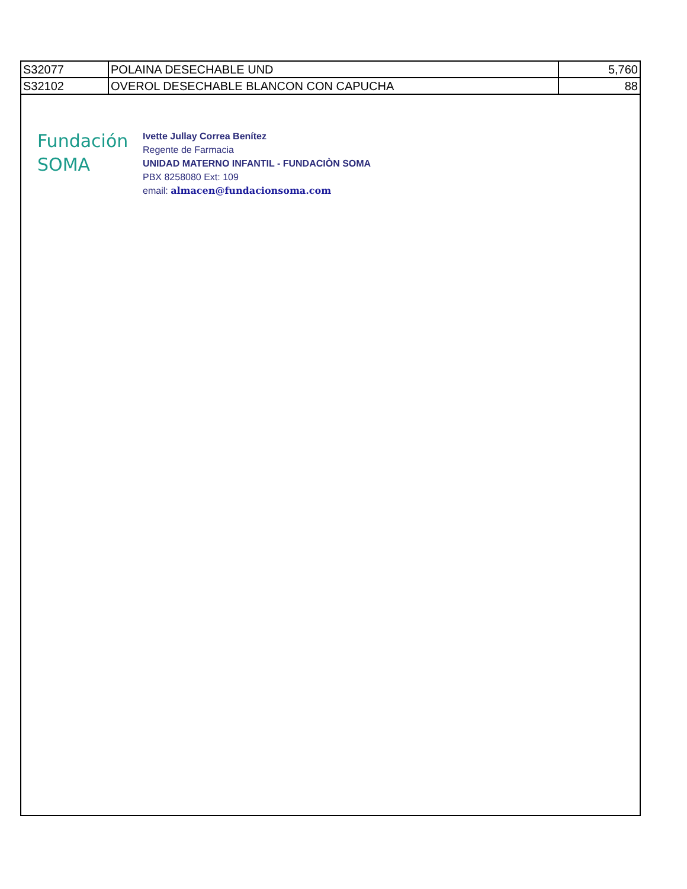| S32077 | POLAINA DESECHABLE UND | 5,760 |
| S32102 | OVEROL DESECHABLE BLANCON CON CAPUCHA | 88 |
Fundación
SOMA
Ivette Jullay Correa Benítez
Regente de Farmacia
UNIDAD MATERNO INFANTIL - FUNDACIÒN SOMA
PBX 8258080 Ext: 109
email: almacen@fundacionsoma.com